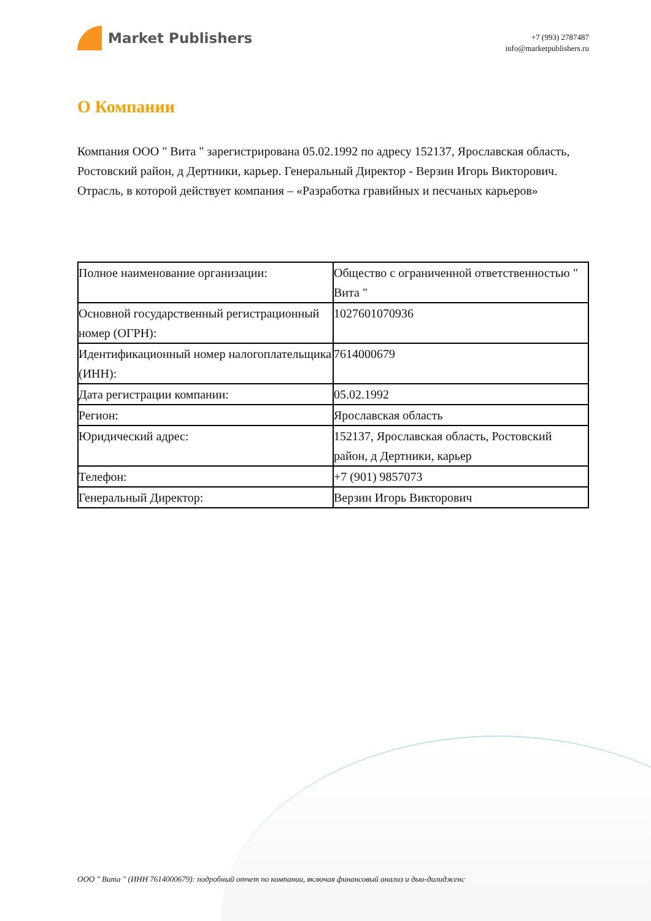Market Publishers
+7 (993) 2787487
info@marketpublishers.ru
О Компании
Компания ООО " Вита " зарегистрирована 05.02.1992 по адресу 152137, Ярославская область, Ростовский район, д Дертники, карьер. Генеральный Директор - Верзин Игорь Викторович. Отрасль, в которой действует компания – «Разработка гравийных и песчаных карьеров»
| Полное наименование организации: | Общество с ограниченной ответственностью " Вита " |
| Основной государственный регистрационный номер (ОГРН): | 1027601070936 |
| Идентификационный номер налогоплательщика (ИНН): | 7614000679 |
| Дата регистрации компании: | 05.02.1992 |
| Регион: | Ярославская область |
| Юридический адрес: | 152137, Ярославская область, Ростовский район, д Дертники, карьер |
| Телефон: | +7 (901) 9857073 |
| Генеральный Директор: | Верзин Игорь Викторович |
ООО " Вита " (ИНН 7614000679): подробный отчет по компании, включая финансовый анализ и дью-дилидженс